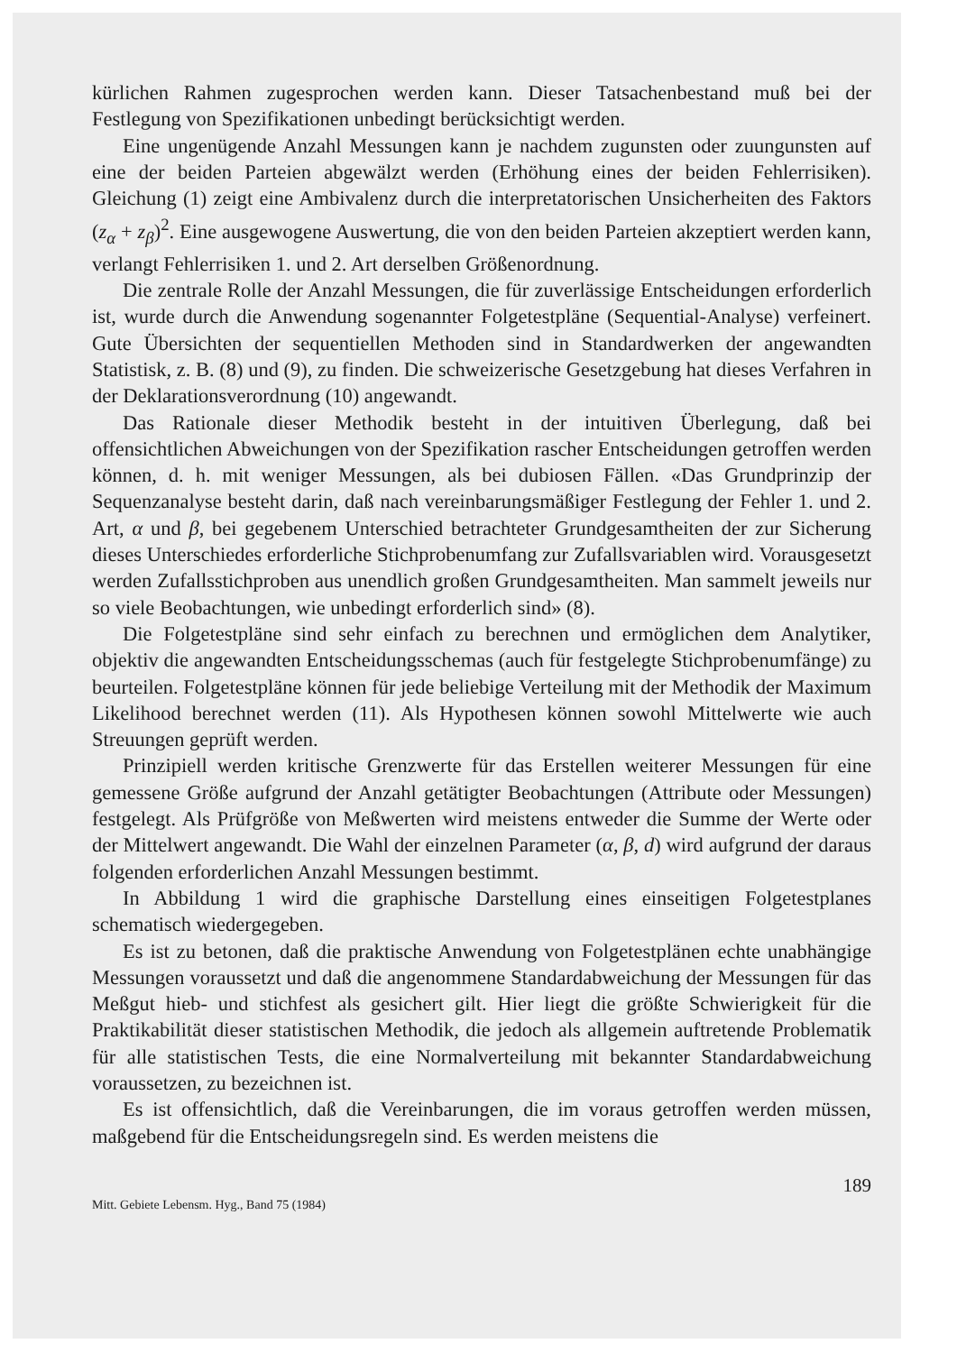kürlichen Rahmen zugesprochen werden kann. Dieser Tatsachenbestand muß bei der Festlegung von Spezifikationen unbedingt berücksichtigt werden.
Eine ungenügende Anzahl Messungen kann je nachdem zugunsten oder zuungunsten auf eine der beiden Parteien abgewälzt werden (Erhöhung eines der beiden Fehlerrisiken). Gleichung (1) zeigt eine Ambivalenz durch die interpretatorischen Unsicherheiten des Faktors (z<sub>α</sub> + z<sub>β</sub>)<sup>2</sup>. Eine ausgewogene Auswertung, die von den beiden Parteien akzeptiert werden kann, verlangt Fehlerrisiken 1. und 2. Art derselben Größenordnung.
Die zentrale Rolle der Anzahl Messungen, die für zuverlässige Entscheidungen erforderlich ist, wurde durch die Anwendung sogenannter Folgetestpläne (Sequential-Analyse) verfeinert. Gute Übersichten der sequentiellen Methoden sind in Standardwerken der angewandten Statistisk, z. B. (8) und (9), zu finden. Die schweizerische Gesetzgebung hat dieses Verfahren in der Deklarationsverordnung (10) angewandt.
Das Rationale dieser Methodik besteht in der intuitiven Überlegung, daß bei offensichtlichen Abweichungen von der Spezifikation rascher Entscheidungen getroffen werden können, d. h. mit weniger Messungen, als bei dubiosen Fällen. «Das Grundprinzip der Sequenzanalyse besteht darin, daß nach vereinbarungsmäßiger Festlegung der Fehler 1. und 2. Art, α und β, bei gegebenem Unterschied betrachteter Grundgesamtheiten der zur Sicherung dieses Unterschiedes erforderliche Stichprobenumfang zur Zufallsvariablen wird. Vorausgesetzt werden Zufallsstichproben aus unendlich großen Grundgesamtheiten. Man sammelt jeweils nur so viele Beobachtungen, wie unbedingt erforderlich sind» (8).
Die Folgetestpläne sind sehr einfach zu berechnen und ermöglichen dem Analytiker, objektiv die angewandten Entscheidungsschemas (auch für festgelegte Stichprobenumfänge) zu beurteilen. Folgetestpläne können für jede beliebige Verteilung mit der Methodik der Maximum Likelihood berechnet werden (11). Als Hypothesen können sowohl Mittelwerte wie auch Streuungen geprüft werden.
Prinzipiell werden kritische Grenzwerte für das Erstellen weiterer Messungen für eine gemessene Größe aufgrund der Anzahl getätigter Beobachtungen (Attribute oder Messungen) festgelegt. Als Prüfgröße von Meßwerten wird meistens entweder die Summe der Werte oder der Mittelwert angewandt. Die Wahl der einzelnen Parameter (α, β, d) wird aufgrund der daraus folgenden erforderlichen Anzahl Messungen bestimmt.
In Abbildung 1 wird die graphische Darstellung eines einseitigen Folgetestplanes schematisch wiedergegeben.
Es ist zu betonen, daß die praktische Anwendung von Folgetestplänen echte unabhängige Messungen voraussetzt und daß die angenommene Standardabweichung der Messungen für das Meßgut hieb- und stichfest als gesichert gilt. Hier liegt die größte Schwierigkeit für die Praktikabilität dieser statistischen Methodik, die jedoch als allgemein auftretende Problematik für alle statistischen Tests, die eine Normalverteilung mit bekannter Standardabweichung voraussetzen, zu bezeichnen ist.
Es ist offensichtlich, daß die Vereinbarungen, die im voraus getroffen werden müssen, maßgebend für die Entscheidungsregeln sind. Es werden meistens die
189
Mitt. Gebiete Lebensm. Hyg., Band 75 (1984)